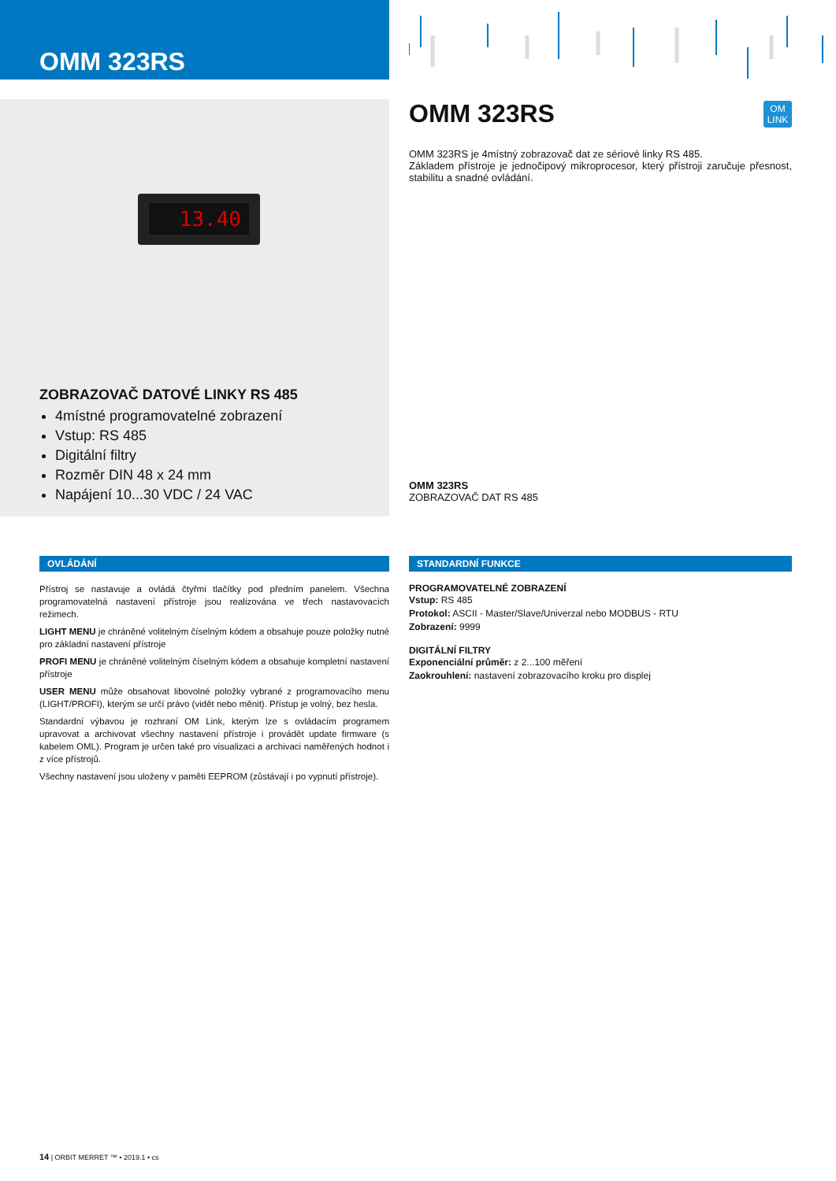OMM 323RS
13.40
ZOBRAZOVAČ DATOVÉ LINKY RS 485
4místné programovatelné zobrazení
Vstup: RS 485
Digitální filtry
Rozměr DIN 48 x 24 mm
Napájení 10...30 VDC / 24 VAC
OMM 323RS
OM
LINK
OMM 323RS je 4místný zobrazovač dat ze sériové linky RS 485.
Základem přístroje je jednočipový mikroprocesor, který přístroji zaručuje přesnost, stabilitu a snadné ovládání.
OMM 323RS
ZOBRAZOVAČ DAT RS 485
OVLÁDÁNÍ
Přístroj se nastavuje a ovládá čtyřmi tlačítky pod předním panelem. Všechna programovatelná nastavení přístroje jsou realizována ve třech nastavovacích režimech.
LIGHT MENU je chráněné volitelným číselným kódem a obsahuje pouze položky nutné pro základní nastavení přístroje
PROFI MENU je chráněné volitelným číselným kódem a obsahuje kompletní nastavení přístroje
USER MENU může obsahovat libovolné položky vybrané z programovacího menu (LIGHT/PROFI), kterým se určí právo (vidět nebo měnit). Přístup je volný, bez hesla.
Standardní výbavou je rozhraní OM Link, kterým lze s ovládacím programem upravovat a archivovat všechny nastavení přístroje i provádět update firmware (s kabelem OML). Program je určen také pro visualizaci a archivaci naměřených hodnot i z více přístrojů.
Všechny nastavení jsou uloženy v paměti EEPROM (zůstávají i po vypnutí přístroje).
STANDARDNÍ FUNKCE
PROGRAMOVATELNÉ ZOBRAZENÍ
Vstup: RS 485
Protokol: ASCII - Master/Slave/Univerzal nebo MODBUS - RTU
Zobrazení: 9999
DIGITÁLNÍ FILTRY
Exponenciální průměr: z 2...100 měření
Zaokrouhlení: nastavení zobrazovacího kroku pro displej
14 | ORBIT MERRET ™ • 2019.1 • cs